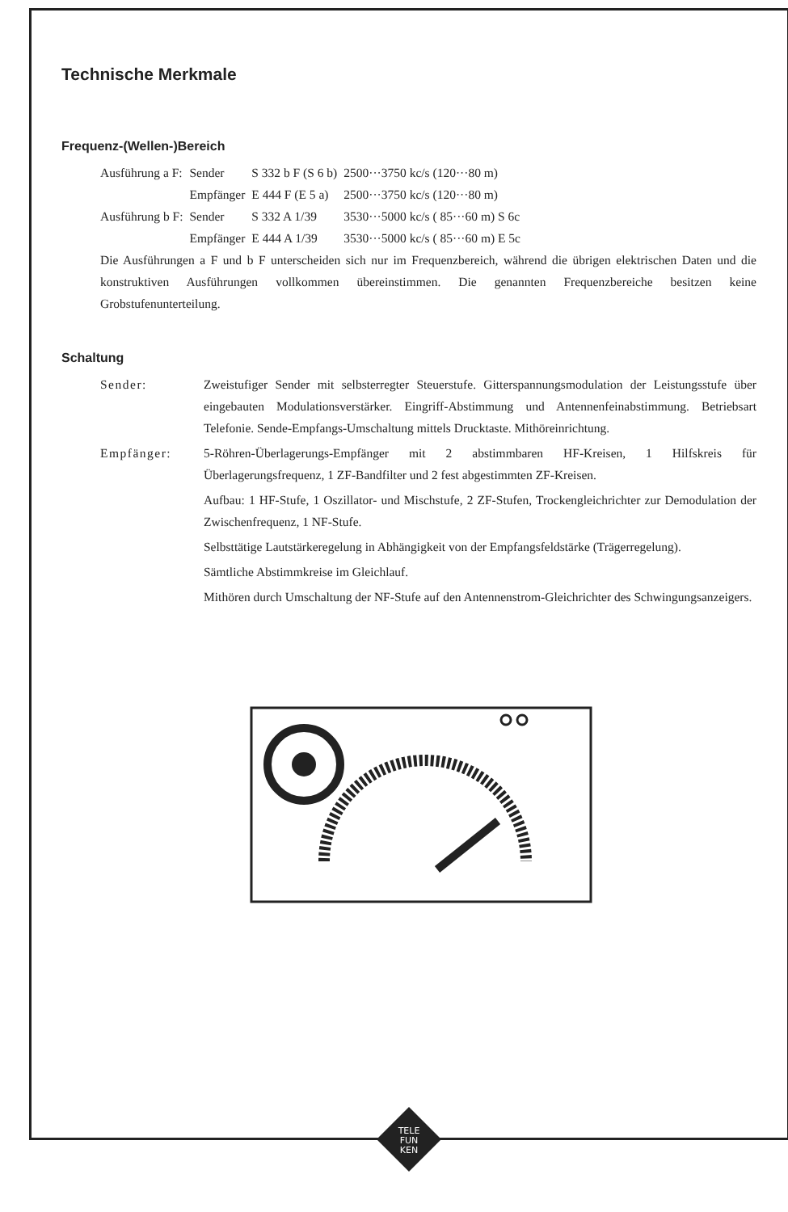Technische Merkmale
Frequenz-(Wellen-)Bereich
| Ausführung a F: | Sender | S 332 b F (S 6 b) | 2500···3750 kc/s (120···80 m) |
| | Empfänger | E 444 F (E 5 a) | 2500···3750 kc/s (120···80 m) |
| Ausführung b F: | Sender | S 332 A 1/39 | 3530···5000 kc/s ( 85···60 m) S 6c |
| | Empfänger | E 444 A 1/39 | 3530···5000 kc/s ( 85···60 m) E 5c |
Die Ausführungen a F und b F unterscheiden sich nur im Frequenzbereich, während die übrigen elektrischen Daten und die konstruktiven Ausführungen vollkommen übereinstimmen. Die genannten Frequenzbereiche besitzen keine Grobstufenunterteilung.
Schaltung
Sender: Zweistufiger Sender mit selbsterregter Steuerstufe. Gitterspannungsmodulation der Leistungsstufe über eingebauten Modulationsverstärker. Eingriff-Abstimmung und Antennenfeinabstimmung. Betriebsart Telefonie. Sende-Empfangs-Umschaltung mittels Drucktaste. Mithöreinrichtung.
Empfänger: 5-Röhren-Überlagerungs-Empfänger mit 2 abstimmbaren HF-Kreisen, 1 Hilfskreis für Überlagerungsfrequenz, 1 ZF-Bandfilter und 2 fest abgestimmten ZF-Kreisen.
Aufbau: 1 HF-Stufe, 1 Oszillator- und Mischstufe, 2 ZF-Stufen, Trockengleichrichter zur Demodulation der Zwischenfrequenz, 1 NF-Stufe.
Selbsttätige Lautstärkeregelung in Abhängigkeit von der Empfangsfeldstärke (Trägerregelung).
Sämtliche Abstimmkreise im Gleichlauf.
Mithören durch Umschaltung der NF-Stufe auf den Antennenstrom-Gleichrichter des Schwingungsanzeigers.
TELE
FUN
KEN